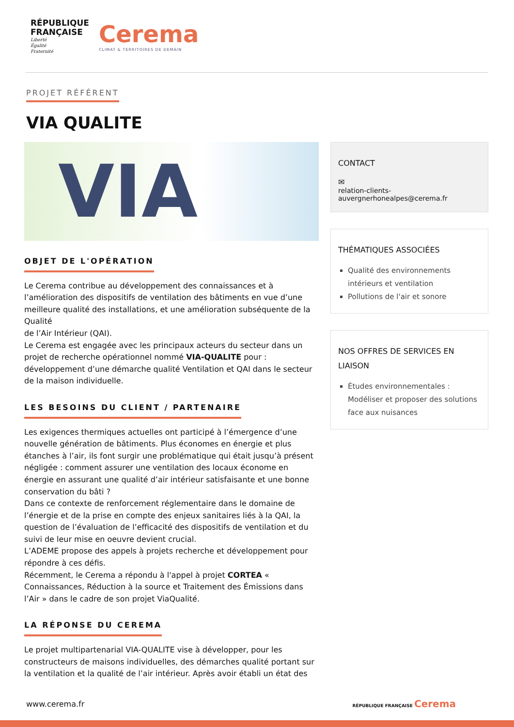RÉPUBLIQUE
FRANÇAISE
Liberté
Égalité
Fraternité
Cerema
CLIMAT & TERRITOIRES DE DEMAIN
PROJET RÉFÉRENT
VIA QUALITE
VIA
OBJET DE L'OPÉRATION
Le Cerema contribue au développement des connaissances et à l’amélioration des dispositifs de ventilation des bâtiments en vue d’une meilleure qualité des installations, et une amélioration subséquente de la Qualité
de l’Air Intérieur (QAI).
Le Cerema est engagée avec les principaux acteurs du secteur dans un projet de recherche opérationnel nommé VIA-QUALITE pour : développement d’une démarche qualité Ventilation et QAI dans le secteur de la maison individuelle.
LES BESOINS DU CLIENT / PARTENAIRE
Les exigences thermiques actuelles ont participé à l’émergence d’une nouvelle génération de bâtiments. Plus économes en énergie et plus étanches à l’air, ils font surgir une problématique qui était jusqu’à présent négligée : comment assurer une ventilation des locaux économe en énergie en assurant une qualité d’air intérieur satisfaisante et une bonne conservation du bâti ?
Dans ce contexte de renforcement réglementaire dans le domaine de l’énergie et de la prise en compte des enjeux sanitaires liés à la QAI, la question de l’évaluation de l’efficacité des dispositifs de ventilation et du suivi de leur mise en oeuvre devient crucial.
L’ADEME propose des appels à projets recherche et développement pour répondre à ces défis.
Récemment, le Cerema a répondu à l'appel à projet CORTEA « Connaissances, Réduction à la source et Traitement des Émissions dans l’Air » dans le cadre de son projet ViaQualité.
LA RÉPONSE DU CEREMA
Le projet multipartenarial VIA-QUALITE vise à développer, pour les constructeurs de maisons individuelles, des démarches qualité portant sur la ventilation et la qualité de l’air intérieur. Après avoir établi un état des
CONTACT
✉
relation-clients-
auvergnerhonealpes@cerema.fr
THÉMATIQUES ASSOCIÉES
Qualité des environnements intérieurs et ventilation
Pollutions de l'air et sonore
NOS OFFRES DE SERVICES EN LIAISON
Études environnementales : Modéliser et proposer des solutions face aux nuisances
www.cerema.fr RÉPUBLIQUE FRANÇAISE Cerema